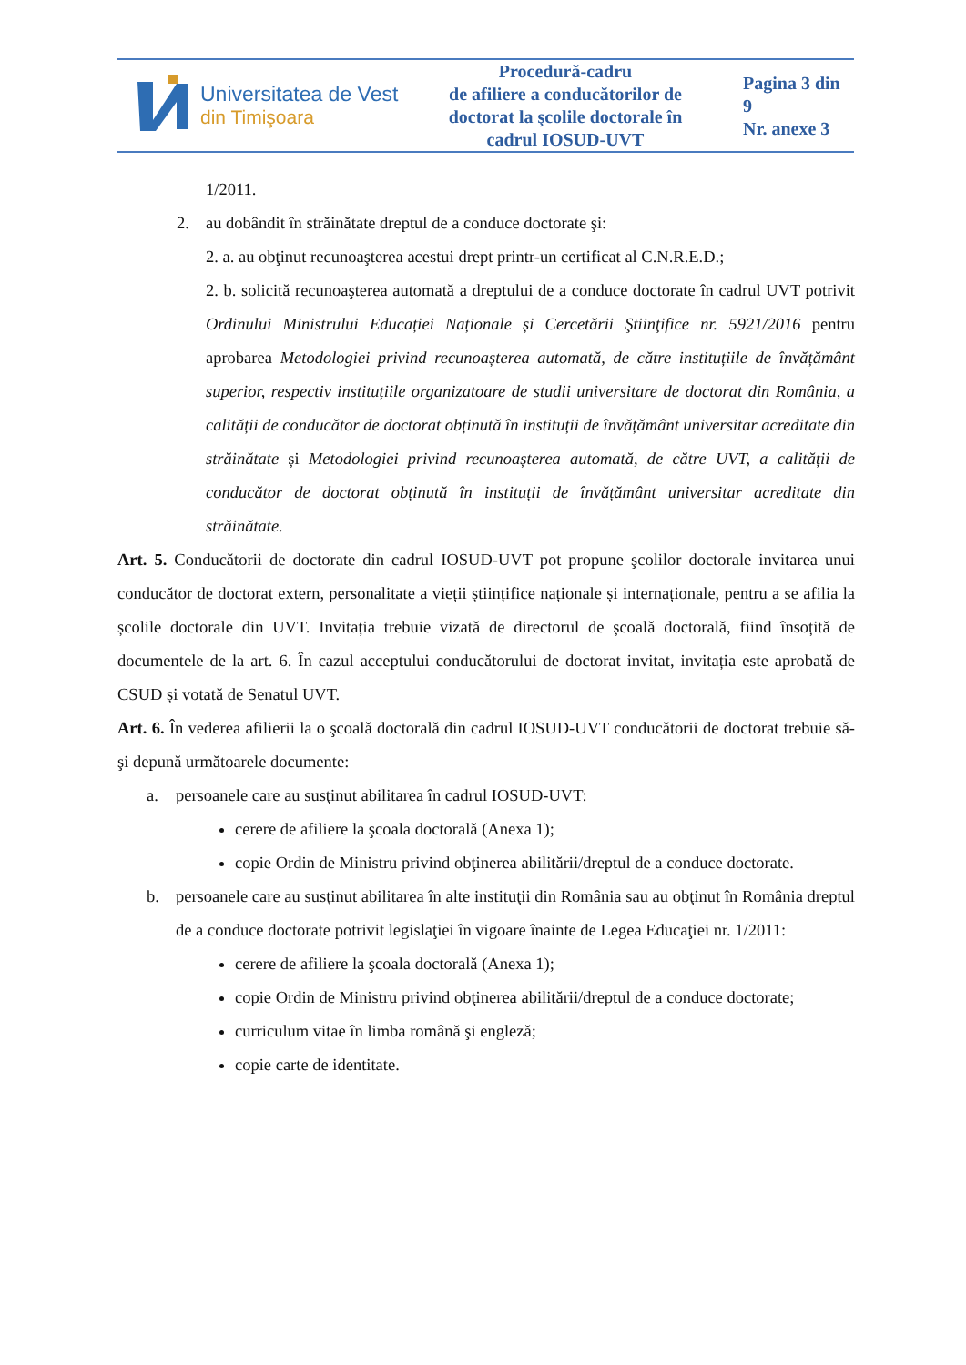| Universitatea de Vest din Timişoara | Procedură-cadru de afiliere a conducătorilor de doctorat la şcolile doctorale în cadrul IOSUD-UVT | Pagina 3 din 9 Nr. anexe 3 |
1/2011.
2. au dobândit în străinătate dreptul de a conduce doctorate şi:
2. a. au obţinut recunoaşterea acestui drept printr-un certificat al C.N.R.E.D.;
2. b. solicită recunoaşterea automată a dreptului de a conduce doctorate în cadrul UVT potrivit Ordinului Ministrului Educației Naționale și Cercetării Ştiinţifice nr. 5921/2016 pentru aprobarea Metodologiei privind recunoașterea automată, de către instituțiile de învățământ superior, respectiv instituțiile organizatoare de studii universitare de doctorat din România, a calității de conducător de doctorat obținută în instituții de învățământ universitar acreditate din străinătate și Metodologiei privind recunoașterea automată, de către UVT, a calității de conducător de doctorat obținută în instituții de învățământ universitar acreditate din străinătate.
Art. 5. Conducătorii de doctorate din cadrul IOSUD-UVT pot propune şcolilor doctorale invitarea unui conducător de doctorat extern, personalitate a vieții științifice naționale și internaționale, pentru a se afilia la școlile doctorale din UVT. Invitația trebuie vizată de directorul de școală doctorală, fiind însoțită de documentele de la art. 6. În cazul acceptului conducătorului de doctorat invitat, invitația este aprobată de CSUD și votată de Senatul UVT.
Art. 6. În vederea afilierii la o şcoală doctorală din cadrul IOSUD-UVT conducătorii de doctorat trebuie să-şi depună următoarele documente:
a. persoanele care au susţinut abilitarea în cadrul IOSUD-UVT:
cerere de afiliere la şcoala doctorală (Anexa 1);
copie Ordin de Ministru privind obţinerea abilitării/dreptul de a conduce doctorate.
b. persoanele care au susţinut abilitarea în alte instituţii din România sau au obţinut în România dreptul de a conduce doctorate potrivit legislaţiei în vigoare înainte de Legea Educaţiei nr. 1/2011:
cerere de afiliere la şcoala doctorală (Anexa 1);
copie Ordin de Ministru privind obţinerea abilitării/dreptul de a conduce doctorate;
curriculum vitae în limba română şi engleză;
copie carte de identitate.